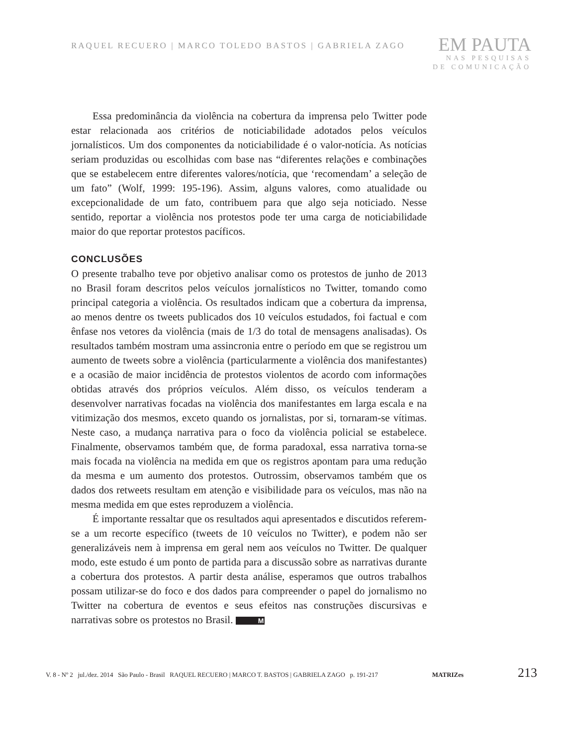RAQUEL RECUERO | MARCO TOLEDO BASTOS | GABRIELA ZAGO
EM PAUTA
NAS PESQUISAS
DE COMUNICAÇÃO
Essa predominância da violência na cobertura da imprensa pelo Twitter pode estar relacionada aos critérios de noticiabilidade adotados pelos veículos jornalísticos. Um dos componentes da noticiabilidade é o valor-notícia. As notícias seriam produzidas ou escolhidas com base nas “diferentes relações e combinações que se estabelecem entre diferentes valores/notícia, que ‘recomendam’ a seleção de um fato” (Wolf, 1999: 195-196). Assim, alguns valores, como atualidade ou excepcionalidade de um fato, contribuem para que algo seja noticiado. Nesse sentido, reportar a violência nos protestos pode ter uma carga de noticiabilidade maior do que reportar protestos pacíficos.
CONCLUSÕES
O presente trabalho teve por objetivo analisar como os protestos de junho de 2013 no Brasil foram descritos pelos veículos jornalísticos no Twitter, tomando como principal categoria a violência. Os resultados indicam que a cobertura da imprensa, ao menos dentre os tweets publicados dos 10 veículos estudados, foi factual e com ênfase nos vetores da violência (mais de 1/3 do total de mensagens analisadas). Os resultados também mostram uma assincronia entre o período em que se registrou um aumento de tweets sobre a violência (particularmente a violência dos manifestantes) e a ocasião de maior incidência de protestos violentos de acordo com informações obtidas através dos próprios veículos. Além disso, os veículos tenderam a desenvolver narrativas focadas na violência dos manifestantes em larga escala e na vitimização dos mesmos, exceto quando os jornalistas, por si, tornaram-se vítimas. Neste caso, a mudança narrativa para o foco da violência policial se estabelece. Finalmente, observamos também que, de forma paradoxal, essa narrativa torna-se mais focada na violência na medida em que os registros apontam para uma redução da mesma e um aumento dos protestos. Outrossim, observamos também que os dados dos retweets resultam em atenção e visibilidade para os veículos, mas não na mesma medida em que estes reproduzem a violência.
É importante ressaltar que os resultados aqui apresentados e discutidos referem-se a um recorte específico (tweets de 10 veículos no Twitter), e podem não ser generalizáveis nem à imprensa em geral nem aos veículos no Twitter. De qualquer modo, este estudo é um ponto de partida para a discussão sobre as narrativas durante a cobertura dos protestos. A partir desta análise, esperamos que outros trabalhos possam utilizar-se do foco e dos dados para compreender o papel do jornalismo no Twitter na cobertura de eventos e seus efeitos nas construções discursivas e narrativas sobre os protestos no Brasil. M
V. 8 - Nº 2 jul./dez. 2014 São Paulo - Brasil RAQUEL RECUERO | MARCO T. BASTOS | GABRIELA ZAGO p. 191-217 MATRIZes 213